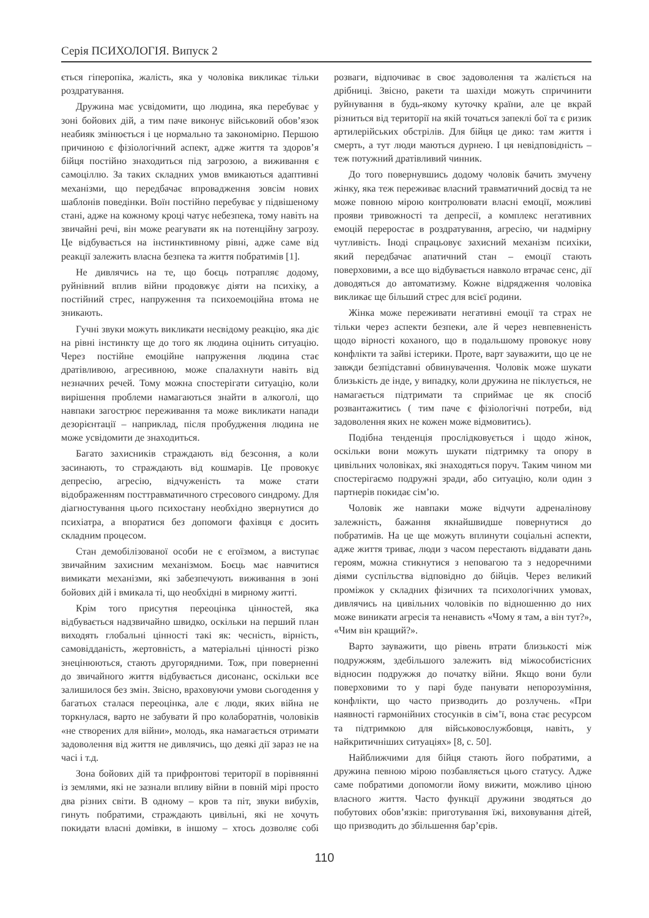Серія ПСИХОЛОГІЯ. Випуск 2
ється гіперопіка, жалість, яка у чоловіка викликає тільки роздратування.
Дружина має усвідомити, що людина, яка перебуває у зоні бойових дій, а тим паче виконує військовий обов’язок неабияк змінюється і це нормально та закономірно. Першою причиною є фізіологічний аспект, адже життя та здоров’я бійця постійно знаходиться під загрозою, а виживання є самоціллю. За таких складних умов вмикаються адаптивні механізми, що передбачає впровадження зовсім нових шаблонів поведінки. Воїн постійно перебуває у підвішеному стані, адже на кожному кроці чатує небезпека, тому навіть на звичайні речі, він може реагувати як на потенційну загрозу. Це відбувається на інстинктивному рівні, адже саме від реакції залежить власна безпека та життя побратимів [1].
Не дивлячись на те, що боєць потрапляє додому, руйнівний вплив війни продовжує діяти на психіку, а постійний стрес, напруження та психоемоційна втома не зникають.
Гучні звуки можуть викликати несвідому реакцію, яка діє на рівні інстинкту ще до того як людина оцінить ситуацію. Через постійне емоційне напруження людина стає дратівливою, агресивною, може спалахнути навіть від незначних речей. Тому можна спостерігати ситуацію, коли вирішення проблеми намагаються знайти в алкоголі, що навпаки загострює переживання та може викликати напади дезорієнтації – наприклад, після пробудження людина не може усвідомити де знаходиться.
Багато захисників страждають від безсоння, а коли засинають, то страждають від кошмарів. Це провокує депресію, агресію, відчуженість та може стати відображенням посттравматичного стресового синдрому. Для діагностування цього психостану необхідно звернутися до психіатра, а впоратися без допомоги фахівця є досить складним процесом.
Стан демобілізованої особи не є егоїзмом, а виступає звичайним захисним механізмом. Боєць має навчитися вимикати механізми, які забезпечують виживання в зоні бойових дій і вмикала ті, що необхідні в мирному житті.
Крім того присутня переоцінка цінностей, яка відбувається надзвичайно швидко, оскільки на перший план виходять глобальні цінності такі як: чесність, вірність, самовідданість, жертовність, а матеріальні цінності різко знецінюються, стають другорядними. Тож, при поверненні до звичайного життя відбувається дисонанс, оскільки все залишилося без змін. Звісно, враховуючи умови сьогодення у багатьох сталася переоцінка, але є люди, яких війна не торкнулася, варто не забувати й про колаборатнів, чоловіків «не створених для війни», молодь, яка намагається отримати задоволення від життя не дивлячись, що деякі дії зараз не на часі і т.д.
Зона бойових дій та прифронтові території в порівнянні із землями, які не зазнали впливу війни в повній мірі просто два різних світи. В одному – кров та піт, звуки вибухів, гинуть побратими, страждають цивільні, які не хочуть покидати власні домівки, в іншому – хтось дозволяє собі розваги, відпочиває в своє задоволення та жаліється на дрібниці. Звісно, ракети та шахіди можуть спричинити руйнування в будь-якому куточку країни, але це вкрай різниться від території на якій точаться запеклі бої та є ризик артилерійських обстрілів. Для бійця це дико: там життя і смерть, а тут люди маються дурнею. І ця невідповідність – теж потужний дратівливий чинник.
До того повернувшись додому чоловік бачить змучену жінку, яка теж переживає власний травматичний досвід та не може повною мірою контролювати власні емоції, можливі прояви тривожності та депресії, а комплекс негативних емоцій переростає в роздратування, агресію, чи надмірну чутливість. Іноді спрацьовує захисний механізм психіки, який передбачає апатичний стан – емоції стають поверховими, а все що відбувається навколо втрачає сенс, дії доводяться до автоматизму. Кожне відрядження чоловіка викликає ще більший стрес для всієї родини.
Жінка може переживати негативні емоції та страх не тільки через аспекти безпеки, але й через невпевненість щодо вірності коханого, що в подальшому провокує нову конфлікти та зайві істерики. Проте, варт зауважити, що це не завжди безпідставні обвинувачення. Чоловік може шукати близькість де інде, у випадку, коли дружина не піклується, не намагається підтримати та сприймає це як спосіб розвантажитись ( тим паче є фізіологічні потреби, від задоволення яких не кожен може відмовитись).
Подібна тенденція прослідковується і щодо жінок, оскільки вони можуть шукати підтримку та опору в цивільних чоловіках, які знаходяться поруч. Таким чином ми спостерігаємо подружні зради, або ситуацію, коли один з партнерів покидає сім’ю.
Чоловік же навпаки може відчути адреналінову залежність, бажання якнайшвидше повернутися до побратимів. На це ще можуть вплинути соціальні аспекти, адже життя триває, люди з часом перестають віддавати дань героям, можна стикнутися з неповагою та з недоречними діями суспільства відповідно до бійців. Через великий проміжок у складних фізичних та психологічних умовах, дивлячись на цивільних чоловіків по відношенню до них може виникати агресія та ненависть «Чому я там, а він тут?», «Чим він кращий?».
Варто зауважити, що рівень втрати близькості між подружжям, здебільшого залежить від міжособистісних відносин подружжя до початку війни. Якщо вони були поверховими то у парі буде панувати непорозуміння, конфлікти, що часто призводить до розлучень. «При наявності гармонійних стосунків в сім’ї, вона стає ресурсом та підтримкою для військовослужбовця, навіть, у найкритичніших ситуаціях» [8, с. 50].
Найближчими для бійця стають його побратими, а дружина певною мірою позбавляється цього статусу. Адже саме побратими допомогли йому вижити, можливо ціною власного життя. Часто функції дружини зводяться до побутових обов’язків: приготування їжі, виховування дітей, що призводить до збільшення бар’єрів.
110